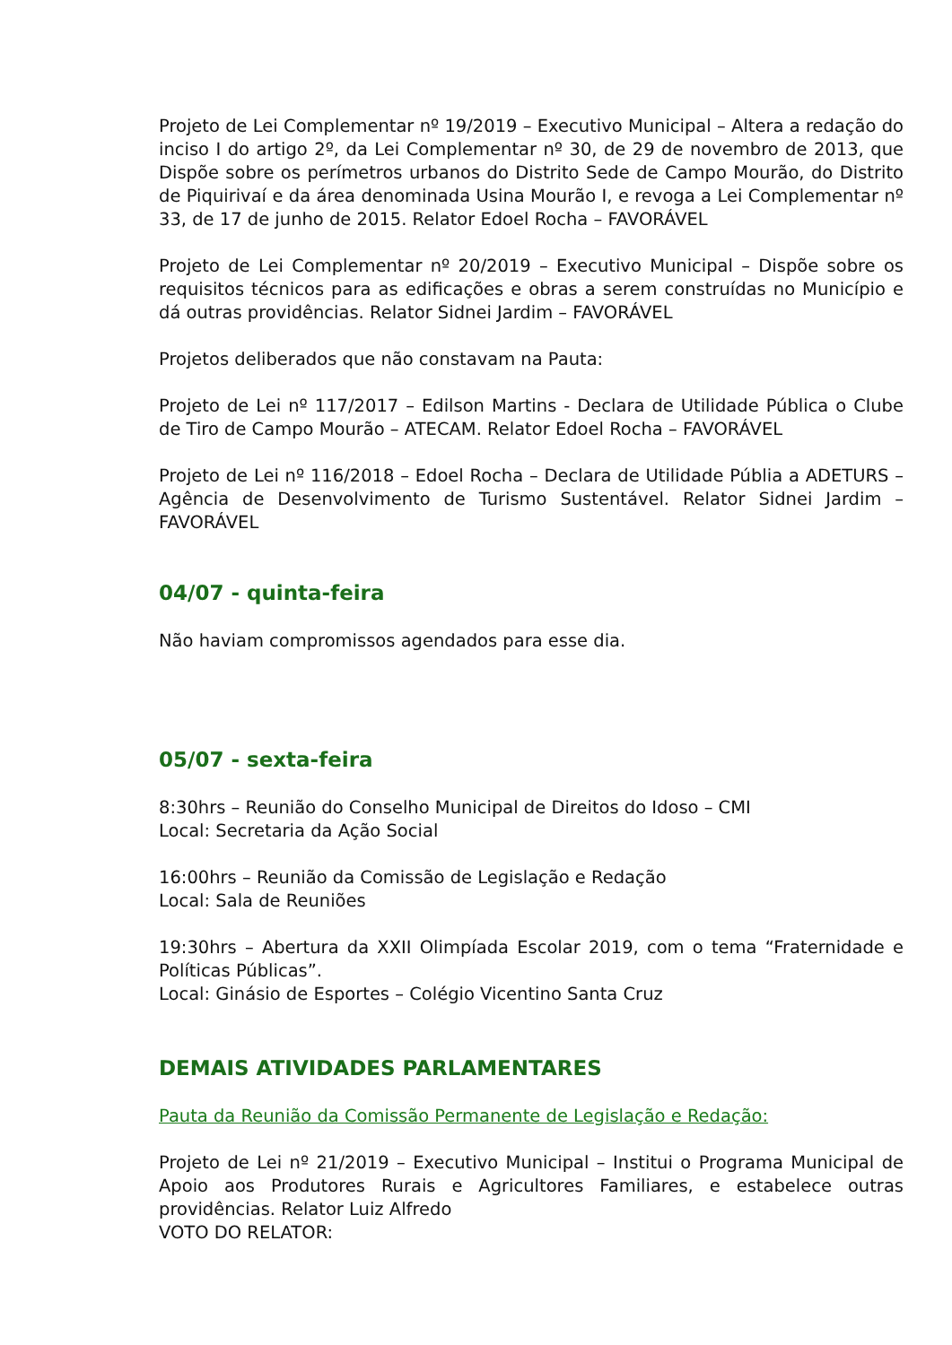Projeto de Lei Complementar nº 19/2019 – Executivo Municipal – Altera a redação do inciso I do artigo 2º, da Lei Complementar nº 30, de 29 de novembro de 2013, que Dispõe sobre os perímetros urbanos do Distrito Sede de Campo Mourão, do Distrito de Piquirivaí e da área denominada Usina Mourão I, e revoga a Lei Complementar nº 33, de 17 de junho de 2015. Relator Edoel Rocha – FAVORÁVEL
Projeto de Lei Complementar nº 20/2019 – Executivo Municipal – Dispõe sobre os requisitos técnicos para as edificações e obras a serem construídas no Município e dá outras providências. Relator Sidnei Jardim – FAVORÁVEL
Projetos deliberados que não constavam na Pauta:
Projeto de Lei nº 117/2017 – Edilson Martins - Declara de Utilidade Pública o Clube de Tiro de Campo Mourão – ATECAM. Relator Edoel Rocha – FAVORÁVEL
Projeto de Lei nº 116/2018 – Edoel Rocha – Declara de Utilidade Públia a ADETURS – Agência de Desenvolvimento de Turismo Sustentável. Relator Sidnei Jardim – FAVORÁVEL
04/07 - quinta-feira
Não haviam compromissos agendados para esse dia.
05/07 - sexta-feira
8:30hrs – Reunião do Conselho Municipal de Direitos do Idoso – CMI
Local: Secretaria da Ação Social
16:00hrs – Reunião da Comissão de Legislação e Redação
Local: Sala de Reuniões
19:30hrs – Abertura da XXII Olimpíada Escolar 2019, com o tema “Fraternidade e Políticas Públicas”.
Local: Ginásio de Esportes – Colégio Vicentino Santa Cruz
DEMAIS ATIVIDADES PARLAMENTARES
Pauta da Reunião da Comissão Permanente de Legislação e Redação:
Projeto de Lei nº 21/2019 – Executivo Municipal – Institui o Programa Municipal de Apoio aos Produtores Rurais e Agricultores Familiares, e estabelece outras providências. Relator Luiz Alfredo
VOTO DO RELATOR: